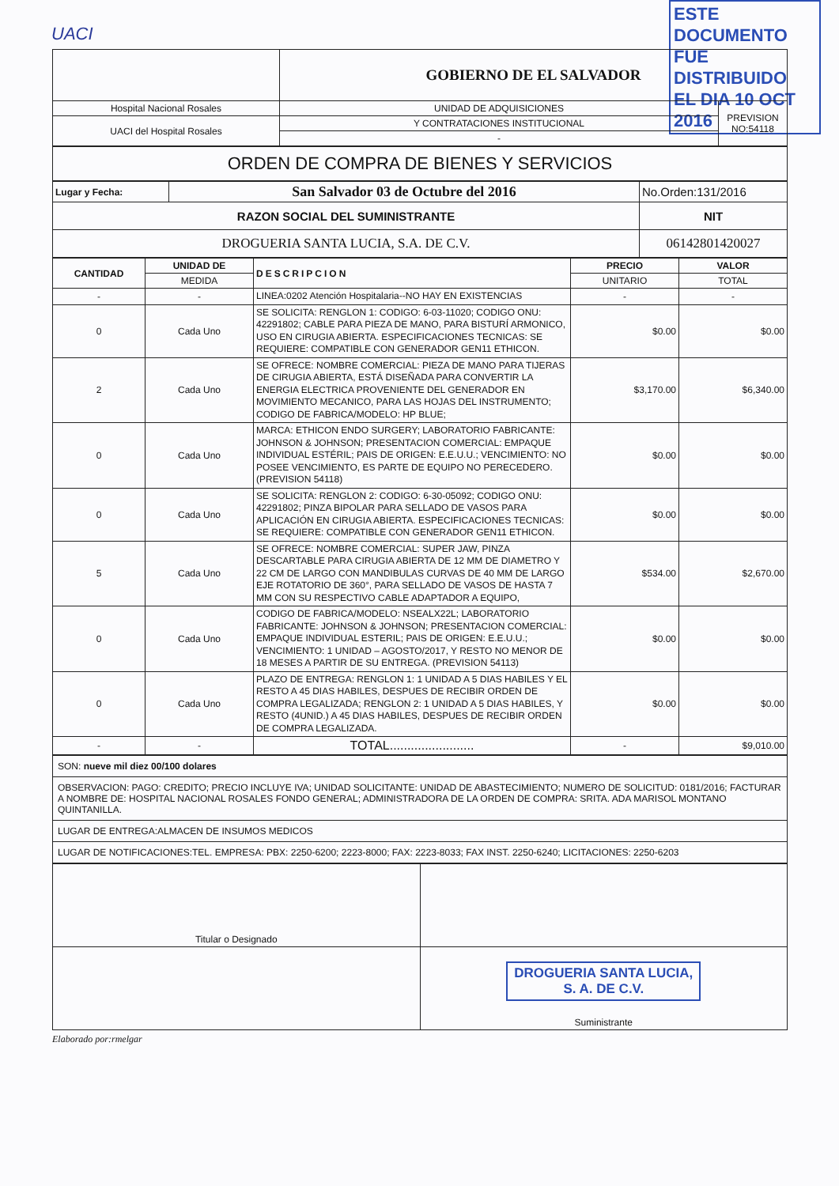UACI
ESTE DOCUMENTO
FUE DISTRIBUIDO
EL DIA 10 OCT 2016
| | GOBIERNO DE EL SALVADOR | |
| Hospital Nacional Rosales | UNIDAD DE ADQUISICIONES | PREVISION NO:54118 |
| UACI del Hospital Rosales | Y CONTRATACIONES INSTITUCIONAL | |
| | - | |
| ORDEN DE COMPRA DE BIENES Y SERVICIOS |
| Lugar y Fecha: | San Salvador 03 de Octubre del 2016 | No.Orden:131/2016 |
| RAZON SOCIAL DEL SUMINISTRANTE | | NIT |
| DROGUERIA SANTA LUCIA, S.A. DE C.V. | | 06142801420027 |
| CANTIDAD | UNIDAD DE | DESCRIPCION | PRECIO | VALOR |
| --- | --- | --- | --- | --- |
| | MEDIDA | | UNITARIO | TOTAL |
| - | - | LINEA:0202 Atención Hospitalaria--NO HAY EN EXISTENCIAS | - | - |
| 0 | Cada Uno | SE SOLICITA: RENGLON 1: CODIGO: 6-03-11020; CODIGO ONU: 42291802; CABLE PARA PIEZA DE MANO, PARA BISTURÍ ARMONICO, USO EN CIRUGIA ABIERTA. ESPECIFICACIONES TECNICAS: SE REQUIERE: COMPATIBLE CON GENERADOR GEN11 ETHICON. | $0.00 | $0.00 |
| 2 | Cada Uno | SE OFRECE: NOMBRE COMERCIAL: PIEZA DE MANO PARA TIJERAS DE CIRUGIA ABIERTA, ESTÁ DISEÑADA PARA CONVERTIR LA ENERGIA ELECTRICA PROVENIENTE DEL GENERADOR EN MOVIMIENTO MECANICO, PARA LAS HOJAS DEL INSTRUMENTO; CODIGO DE FABRICA/MODELO: HP BLUE; | $3,170.00 | $6,340.00 |
| 0 | Cada Uno | MARCA: ETHICON ENDO SURGERY; LABORATORIO FABRICANTE: JOHNSON & JOHNSON; PRESENTACION COMERCIAL: EMPAQUE INDIVIDUAL ESTÉRIL; PAIS DE ORIGEN: E.E.U.U.; VENCIMIENTO: NO POSEE VENCIMIENTO, ES PARTE DE EQUIPO NO PERECEDERO. (PREVISION 54118) | $0.00 | $0.00 |
| 0 | Cada Uno | SE SOLICITA: RENGLON 2: CODIGO: 6-30-05092; CODIGO ONU: 42291802; PINZA BIPOLAR PARA SELLADO DE VASOS PARA APLICACIÓN EN CIRUGIA ABIERTA. ESPECIFICACIONES TECNICAS: SE REQUIERE: COMPATIBLE CON GENERADOR GEN11 ETHICON. | $0.00 | $0.00 |
| 5 | Cada Uno | SE OFRECE: NOMBRE COMERCIAL: SUPER JAW, PINZA DESCARTABLE PARA CIRUGIA ABIERTA DE 12 MM DE DIAMETRO Y 22 CM DE LARGO CON MANDIBULAS CURVAS DE 40 MM DE LARGO EJE ROTATORIO DE 360°, PARA SELLADO DE VASOS DE HASTA 7 MM CON SU RESPECTIVO CABLE ADAPTADOR A EQUIPO, | $534.00 | $2,670.00 |
| 0 | Cada Uno | CODIGO DE FABRICA/MODELO: NSEALX22L; LABORATORIO FABRICANTE: JOHNSON & JOHNSON; PRESENTACION COMERCIAL: EMPAQUE INDIVIDUAL ESTERIL; PAIS DE ORIGEN: E.E.U.U.; VENCIMIENTO: 1 UNIDAD – AGOSTO/2017, Y RESTO NO MENOR DE 18 MESES A PARTIR DE SU ENTREGA. (PREVISION 54113) | $0.00 | $0.00 |
| 0 | Cada Uno | PLAZO DE ENTREGA: RENGLON 1: 1 UNIDAD A 5 DIAS HABILES Y EL RESTO A 45 DIAS HABILES, DESPUES DE RECIBIR ORDEN DE COMPRA LEGALIZADA; RENGLON 2: 1 UNIDAD A 5 DIAS HABILES, Y RESTO (4UNID.) A 45 DIAS HABILES, DESPUES DE RECIBIR ORDEN DE COMPRA LEGALIZADA. | $0.00 | $0.00 |
| - | - | TOTAL........................ | - | $9,010.00 |
| SON: nueve mil diez 00/100 dolares |
| OBSERVACION: PAGO: CREDITO; PRECIO INCLUYE IVA; UNIDAD SOLICITANTE: UNIDAD DE ABASTECIMIENTO; NUMERO DE SOLICITUD: 0181/2016; FACTURAR A NOMBRE DE: HOSPITAL NACIONAL ROSALES FONDO GENERAL; ADMINISTRADORA DE LA ORDEN DE COMPRA: SRITA. ADA MARISOL MONTANO QUINTANILLA. |
| LUGAR DE ENTREGA:ALMACEN DE INSUMOS MEDICOS |
| LUGAR DE NOTIFICACIONES:TEL. EMPRESA: PBX: 2250-6200; 2223-8000; FAX: 2223-8033; FAX INST. 2250-6240; LICITACIONES: 2250-6203 |
| Titular o Designado | |
| | DROGUERIA SANTA LUCIA, S. A. DE C.V. Suministrante |
Elaborado por:rmelgar